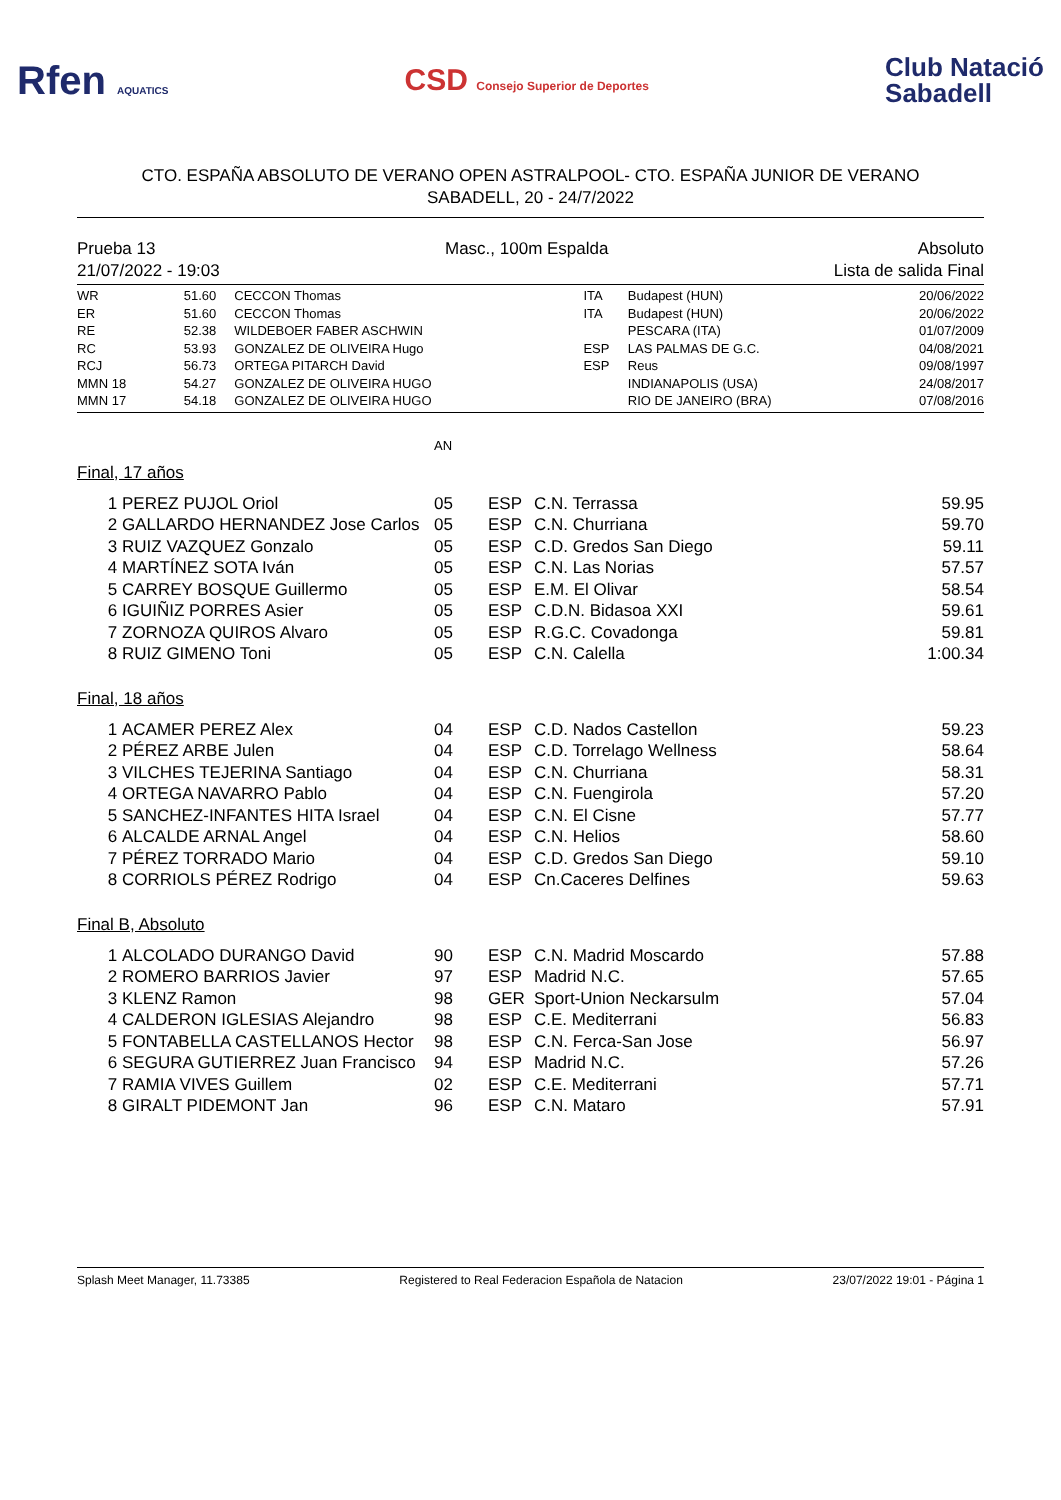Rfen AQUATICS
CSD Consejo Superior de Deportes
Club Natació
Sabadell
CTO. ESPAÑA ABSOLUTO DE VERANO OPEN ASTRALPOOL- CTO. ESPAÑA JUNIOR DE VERANO
SABADELL, 20 - 24/7/2022
Prueba 13
21/07/2022 - 19:03
Masc., 100m Espalda Absoluto
Lista de salida Final
| WR | 51.60 | CECCON Thomas | ITA | Budapest (HUN) | 20/06/2022 |
| ER | 51.60 | CECCON Thomas | ITA | Budapest (HUN) | 20/06/2022 |
| RE | 52.38 | WILDEBOER FABER ASCHWIN | | PESCARA (ITA) | 01/07/2009 |
| RC | 53.93 | GONZALEZ DE OLIVEIRA Hugo | ESP | LAS PALMAS DE G.C. | 04/08/2021 |
| RCJ | 56.73 | ORTEGA PITARCH David | ESP | Reus | 09/08/1997 |
| MMN 18 | 54.27 | GONZALEZ DE OLIVEIRA HUGO | | INDIANAPOLIS (USA) | 24/08/2017 |
| MMN 17 | 54.18 | GONZALEZ DE OLIVEIRA HUGO | | RIO DE JANEIRO (BRA) | 07/08/2016 |
AN
Final, 17 años
| 1 | PEREZ PUJOL Oriol | 05 | ESP | C.N. Terrassa | 59.95 |
| 2 | GALLARDO HERNANDEZ Jose Carlos | 05 | ESP | C.N. Churriana | 59.70 |
| 3 | RUIZ VAZQUEZ Gonzalo | 05 | ESP | C.D. Gredos San Diego | 59.11 |
| 4 | MARTÍNEZ SOTA Iván | 05 | ESP | C.N. Las Norias | 57.57 |
| 5 | CARREY BOSQUE Guillermo | 05 | ESP | E.M. El Olivar | 58.54 |
| 6 | IGUIÑIZ PORRES Asier | 05 | ESP | C.D.N. Bidasoa XXI | 59.61 |
| 7 | ZORNOZA QUIROS Alvaro | 05 | ESP | R.G.C. Covadonga | 59.81 |
| 8 | RUIZ GIMENO Toni | 05 | ESP | C.N. Calella | 1:00.34 |
Final, 18 años
| 1 | ACAMER PEREZ Alex | 04 | ESP | C.D. Nados Castellon | 59.23 |
| 2 | PÉREZ ARBE Julen | 04 | ESP | C.D. Torrelago Wellness | 58.64 |
| 3 | VILCHES TEJERINA Santiago | 04 | ESP | C.N. Churriana | 58.31 |
| 4 | ORTEGA NAVARRO Pablo | 04 | ESP | C.N. Fuengirola | 57.20 |
| 5 | SANCHEZ-INFANTES HITA Israel | 04 | ESP | C.N. El Cisne | 57.77 |
| 6 | ALCALDE ARNAL Angel | 04 | ESP | C.N. Helios | 58.60 |
| 7 | PÉREZ TORRADO Mario | 04 | ESP | C.D. Gredos San Diego | 59.10 |
| 8 | CORRIOLS PÉREZ Rodrigo | 04 | ESP | Cn.Caceres Delfines | 59.63 |
Final B, Absoluto
| 1 | ALCOLADO DURANGO David | 90 | ESP | C.N. Madrid Moscardo | 57.88 |
| 2 | ROMERO BARRIOS Javier | 97 | ESP | Madrid N.C. | 57.65 |
| 3 | KLENZ Ramon | 98 | GER | Sport-Union Neckarsulm | 57.04 |
| 4 | CALDERON IGLESIAS Alejandro | 98 | ESP | C.E. Mediterrani | 56.83 |
| 5 | FONTABELLA CASTELLANOS Hector | 98 | ESP | C.N. Ferca-San Jose | 56.97 |
| 6 | SEGURA GUTIERREZ Juan Francisco | 94 | ESP | Madrid N.C. | 57.26 |
| 7 | RAMIA VIVES Guillem | 02 | ESP | C.E. Mediterrani | 57.71 |
| 8 | GIRALT PIDEMONT Jan | 96 | ESP | C.N. Mataro | 57.91 |
Splash Meet Manager, 11.73385 Registered to Real Federacion Española de Natacion 23/07/2022 19:01 - Página 1